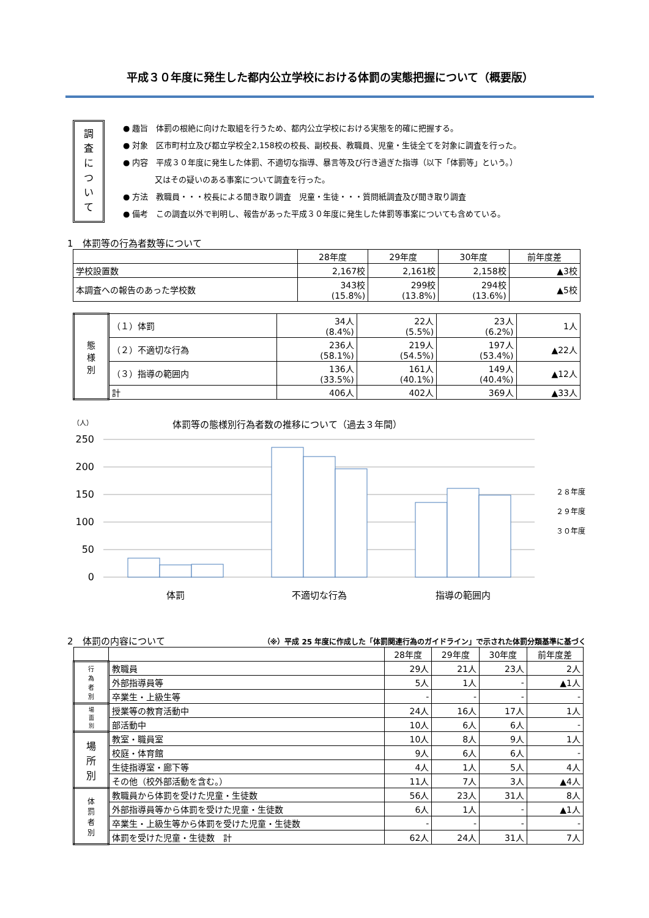平成３０年度に発生した都内公立学校における体罰の実態把握について（概要版）
調
査
に
つ
い
て
● 趣旨　体罰の根絶に向けた取組を行うため、都内公立学校における実態を的確に把握する。
● 対象　区市町村立及び都立学校全2,158校の校長、副校長、教職員、児童・生徒全てを対象に調査を行った。
● 内容　平成３０年度に発生した体罰、不適切な指導、暴言等及び行き過ぎた指導（以下「体罰等」という。）
　　　　又はその疑いのある事案について調査を行った。
● 方法　教職員・・・校長による聞き取り調査　児童・生徒・・・質問紙調査及び聞き取り調査
● 備考　この調査以外で判明し、報告があった平成３０年度に発生した体罰等事案についても含めている。
1　体罰等の行為者数等について
| | 28年度 | 29年度 | 30年度 | 前年度差 |
| --- | --- | --- | --- | --- |
| 学校設置数 | 2,167校 | 2,161校 | 2,158校 | ▲3校 |
| 本調査への報告のあった学校数 | 343校 (15.8%) | 299校 (13.8%) | 294校 (13.6%) | ▲5校 |
| 態 様 別 | （１）体罰 | 34人 (8.4%) | 22人 (5.5%) | 23人 (6.2%) | 1人 |
| | （２）不適切な行為 | 236人 (58.1%) | 219人 (54.5%) | 197人 (53.4%) | ▲22人 |
| | （３）指導の範囲内 | 136人 (33.5%) | 161人 (40.1%) | 149人 (40.4%) | ▲12人 |
| | 計 | 406人 | 402人 | 369人 | ▲33人 |
（人） 体罰等の態様別行為者数の推移について（過去３年間）
250
200
150
100
50
0
体罰
不適切な行為
指導の範囲内
２８年度
２９年度
３０年度
2　体罰の内容について
（※）平成 25 年度に作成した「体罰関連行為のガイドライン」で示された体罰分類基準に基づく
| | | 28年度 | 29年度 | 30年度 | 前年度差 |
| --- | --- | --- | --- | --- | --- |
| 行 為 者 別 | 教職員 | 29人 | 21人 | 23人 | 2人 |
| | 外部指導員等 | 5人 | 1人 | - | ▲1人 |
| | 卒業生・上級生等 | - | - | - | - |
| 場 面 別 | 授業等の教育活動中 | 24人 | 16人 | 17人 | 1人 |
| | 部活動中 | 10人 | 6人 | 6人 | - |
| 場 所 別 | 教室・職員室 | 10人 | 8人 | 9人 | 1人 |
| | 校庭・体育館 | 9人 | 6人 | 6人 | - |
| | 生徒指導室・廊下等 | 4人 | 1人 | 5人 | 4人 |
| | その他（校外部活動を含む。） | 11人 | 7人 | 3人 | ▲4人 |
| 体 罰 者 別 | 教職員から体罰を受けた児童・生徒数 | 56人 | 23人 | 31人 | 8人 |
| | 外部指導員等から体罰を受けた児童・生徒数 | 6人 | 1人 | - | ▲1人 |
| | 卒業生・上級生等から体罰を受けた児童・生徒数 | - | - | - | - |
| | 体罰を受けた児童・生徒数 計 | 62人 | 24人 | 31人 | 7人 |